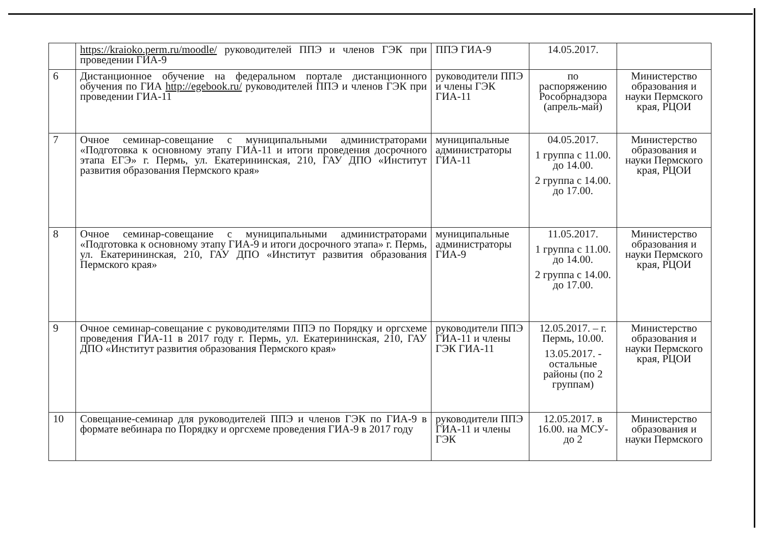| | https://kraioko.perm.ru/moodle/ руководителей ППЭ и членов ГЭК при проведении ГИА-9 | ППЭ ГИА-9 | 14.05.2017. | |
| 6 | Дистанционное обучение на федеральном портале дистанционного обучения по ГИА http://egebook.ru/ руководителей ППЭ и членов ГЭК при проведении ГИА-11 | руководители ППЭ и члены ГЭК ГИА-11 | по распоряжению Рособрнадзора (апрель-май) | Министерство образования и науки Пермского края, РЦОИ |
| 7 | Очное семинар-совещание с муниципальными администраторами «Подготовка к основному этапу ГИА-11 и итоги проведения досрочного этапа ЕГЭ» г. Пермь, ул. Екатерининская, 210, ГАУ ДПО «Институт развития образования Пермского края» | муниципальные администраторы ГИА-11 | 04.05.2017. 1 группа с 11.00. до 14.00. 2 группа с 14.00. до 17.00. | Министерство образования и науки Пермского края, РЦОИ |
| 8 | Очное семинар-совещание с муниципальными администраторами «Подготовка к основному этапу ГИА-9 и итоги досрочного этапа» г. Пермь, ул. Екатерининская, 210, ГАУ ДПО «Институт развития образования Пермского края» | муниципальные администраторы ГИА-9 | 11.05.2017. 1 группа с 11.00. до 14.00. 2 группа с 14.00. до 17.00. | Министерство образования и науки Пермского края, РЦОИ |
| 9 | Очное семинар-совещание с руководителями ППЭ по Порядку и оргсхеме проведения ГИА-11 в 2017 году г. Пермь, ул. Екатерининская, 210, ГАУ ДПО «Институт развития образования Пермского края» | руководители ППЭ ГИА-11 и члены ГЭК ГИА-11 | 12.05.2017. – г. Пермь, 10.00. 13.05.2017. - остальные районы (по 2 группам) | Министерство образования и науки Пермского края, РЦОИ |
| 10 | Совещание-семинар для руководителей ППЭ и членов ГЭК по ГИА-9 в формате вебинара по Порядку и оргсхеме проведения ГИА-9 в 2017 году | руководители ППЭ ГИА-11 и члены ГЭК | 12.05.2017. в 16.00. на МСУ- до 2 | Министерство образования и науки Пермского |